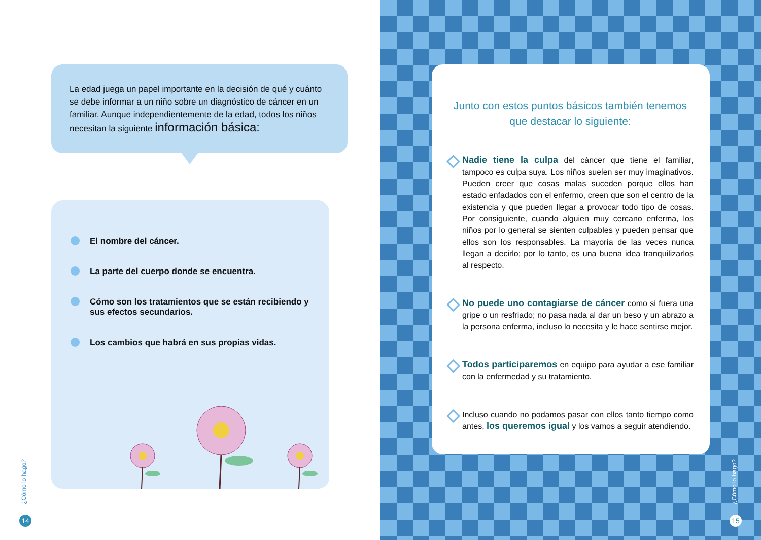La edad juega un papel importante en la decisión de qué y cuánto se debe informar a un niño sobre un diagnóstico de cáncer en un familiar. Aunque independientemente de la edad, todos los niños necesitan la siguiente información básica:
El nombre del cáncer.
La parte del cuerpo donde se encuentra.
Cómo son los tratamientos que se están recibiendo y sus efectos secundarios.
Los cambios que habrá en sus propias vidas.
¿Cómo lo hago?
14
Junto con estos puntos básicos también tenemos que destacar lo siguiente:
Nadie tiene la culpa del cáncer que tiene el familiar, tampoco es culpa suya. Los niños suelen ser muy imaginativos. Pueden creer que cosas malas suceden porque ellos han estado enfadados con el enfermo, creen que son el centro de la existencia y que pueden llegar a provocar todo tipo de cosas. Por consiguiente, cuando alguien muy cercano enferma, los niños por lo general se sienten culpables y pueden pensar que ellos son los responsables. La mayoría de las veces nunca llegan a decirlo; por lo tanto, es una buena idea tranquilizarlos al respecto.
No puede uno contagiarse de cáncer como si fuera una gripe o un resfriado; no pasa nada al dar un beso y un abrazo a la persona enferma, incluso lo necesita y le hace sentirse mejor.
Todos participaremos en equipo para ayudar a ese familiar con la enfermedad y su tratamiento.
Incluso cuando no podamos pasar con ellos tanto tiempo como antes, los queremos igual y los vamos a seguir atendiendo.
¿Cómo lo hago?
15